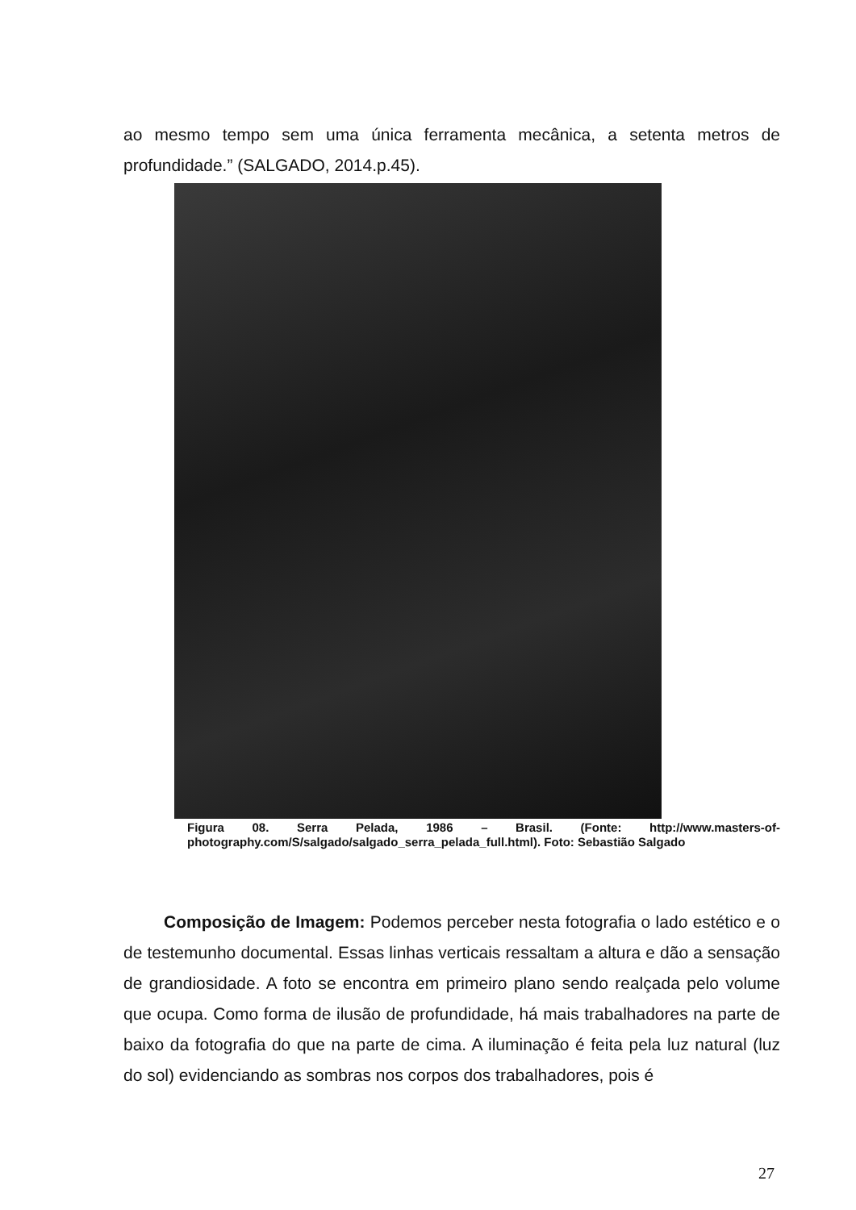ao mesmo tempo sem uma única ferramenta mecânica, a setenta metros de profundidade.” (SALGADO, 2014.p.45).
Figura 08. Serra Pelada, 1986 – Brasil. (Fonte: http://www.masters-of-photography.com/S/salgado/salgado_serra_pelada_full.html). Foto: Sebastião Salgado
Composição de Imagem: Podemos perceber nesta fotografia o lado estético e o de testemunho documental. Essas linhas verticais ressaltam a altura e dão a sensação de grandiosidade. A foto se encontra em primeiro plano sendo realçada pelo volume que ocupa. Como forma de ilusão de profundidade, há mais trabalhadores na parte de baixo da fotografia do que na parte de cima. A iluminação é feita pela luz natural (luz do sol) evidenciando as sombras nos corpos dos trabalhadores, pois é
27